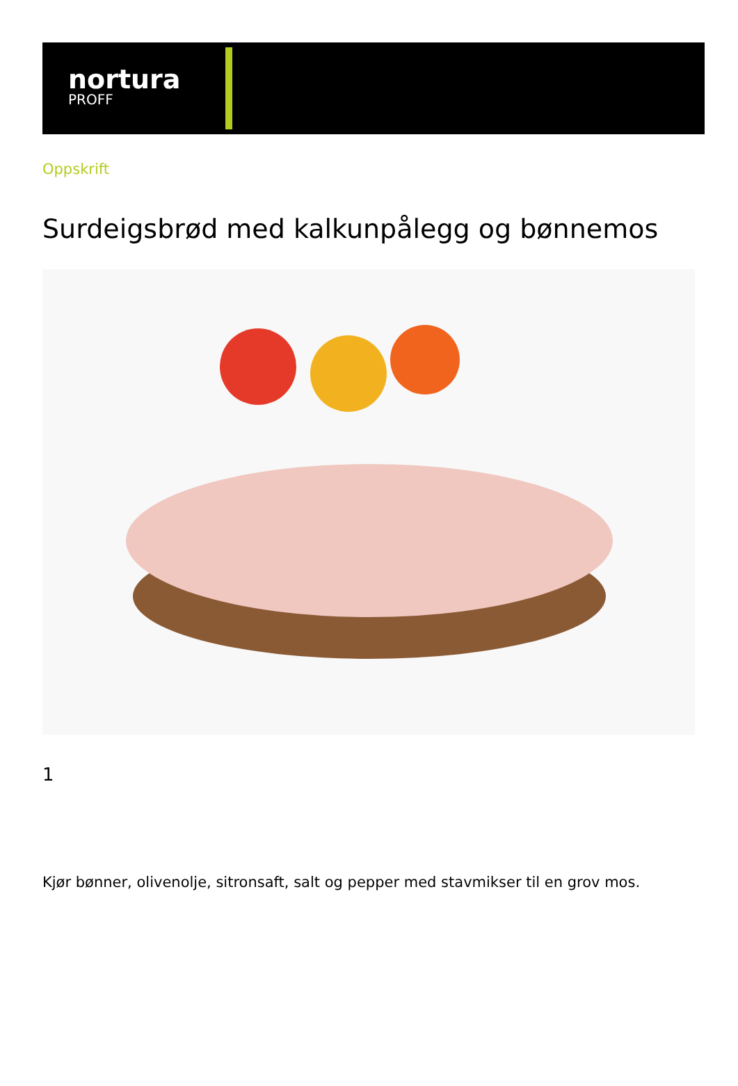nortura
PROFF
Oppskrift
Surdeigsbrød med kalkunpålegg og bønnemos
1
Kjør bønner, olivenolje, sitronsaft, salt og pepper med stavmikser til en grov mos.